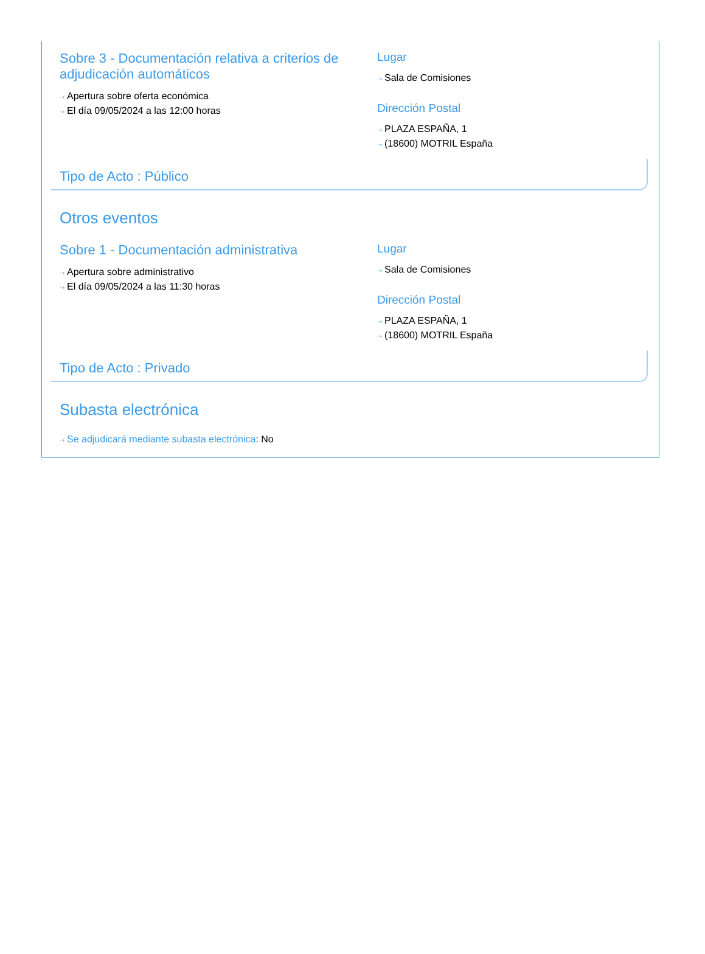Sobre 3 - Documentación relativa a criterios de adjudicación automáticos
⇢ Apertura sobre oferta económica
⇢ El día 09/05/2024 a las 12:00 horas
Lugar
⇢ Sala de Comisiones
Dirección Postal
⇢ PLAZA ESPAÑA, 1
⇢ (18600) MOTRIL España
Tipo de Acto : Público
Otros eventos
Sobre 1 - Documentación administrativa
⇢ Apertura sobre administrativo
⇢ El día 09/05/2024 a las 11:30 horas
Lugar
⇢ Sala de Comisiones
Dirección Postal
⇢ PLAZA ESPAÑA, 1
⇢ (18600) MOTRIL España
Tipo de Acto : Privado
Subasta electrónica
⇢ Se adjudicará mediante subasta electrónica: No